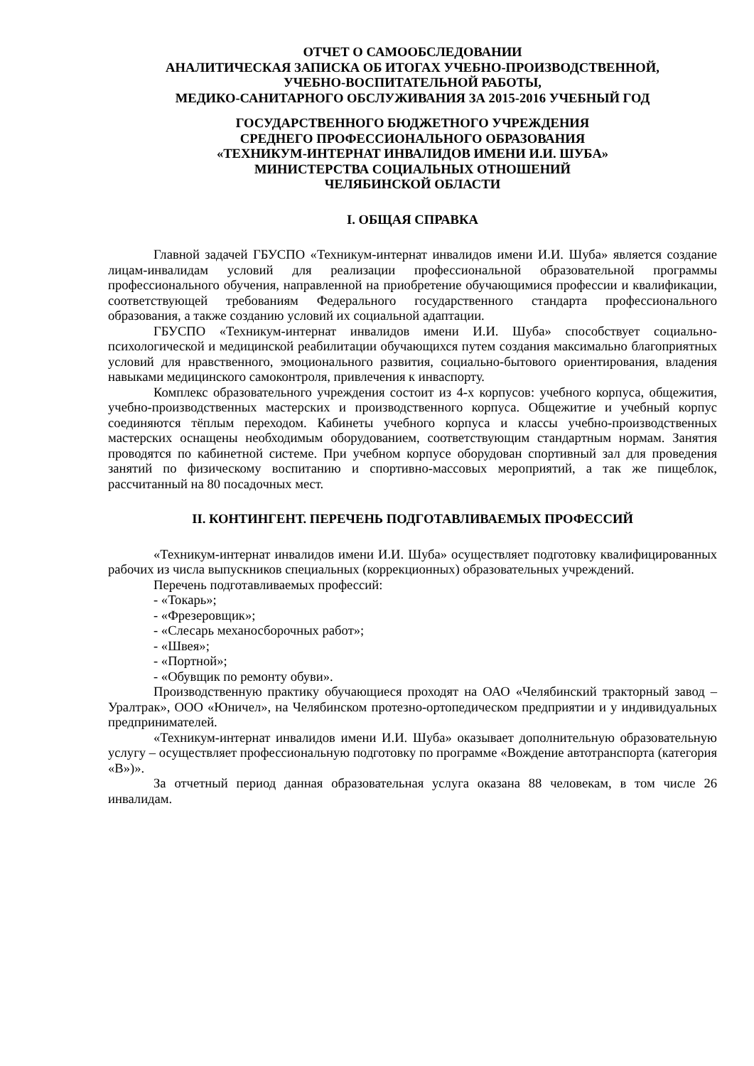ОТЧЕТ О САМООБСЛЕДОВАНИИ
АНАЛИТИЧЕСКАЯ ЗАПИСКА ОБ ИТОГАХ УЧЕБНО-ПРОИЗВОДСТВЕННОЙ,
УЧЕБНО-ВОСПИТАТЕЛЬНОЙ РАБОТЫ,
МЕДИКО-САНИТАРНОГО ОБСЛУЖИВАНИЯ ЗА 2015-2016 УЧЕБНЫЙ ГОД
ГОСУДАРСТВЕННОГО БЮДЖЕТНОГО УЧРЕЖДЕНИЯ
СРЕДНЕГО ПРОФЕССИОНАЛЬНОГО ОБРАЗОВАНИЯ
«ТЕХНИКУМ-ИНТЕРНАТ ИНВАЛИДОВ ИМЕНИ И.И. ШУБА»
МИНИСТЕРСТВА СОЦИАЛЬНЫХ ОТНОШЕНИЙ
ЧЕЛЯБИНСКОЙ ОБЛАСТИ
I. ОБЩАЯ СПРАВКА
Главной задачей ГБУСПО «Техникум-интернат инвалидов имени И.И. Шуба» является создание лицам-инвалидам условий для реализации профессиональной образовательной программы профессионального обучения, направленной на приобретение обучающимися профессии и квалификации, соответствующей требованиям Федерального государственного стандарта профессионального образования, а также созданию условий их социальной адаптации.
ГБУСПО «Техникум-интернат инвалидов имени И.И. Шуба» способствует социально-психологической и медицинской реабилитации обучающихся путем создания максимально благоприятных условий для нравственного, эмоционального развития, социально-бытового ориентирования, владения навыками медицинского самоконтроля, привлечения к инваспорту.
Комплекс образовательного учреждения состоит из 4-х корпусов: учебного корпуса, общежития, учебно-производственных мастерских и производственного корпуса. Общежитие и учебный корпус соединяются тёплым переходом. Кабинеты учебного корпуса и классы учебно-производственных мастерских оснащены необходимым оборудованием, соответствующим стандартным нормам. Занятия проводятся по кабинетной системе. При учебном корпусе оборудован спортивный зал для проведения занятий по физическому воспитанию и спортивно-массовых мероприятий, а так же пищеблок, рассчитанный на 80 посадочных мест.
II. КОНТИНГЕНТ. ПЕРЕЧЕНЬ ПОДГОТАВЛИВАЕМЫХ ПРОФЕССИЙ
«Техникум-интернат инвалидов имени И.И. Шуба» осуществляет подготовку квалифицированных рабочих из числа выпускников специальных (коррекционных) образовательных учреждений.
Перечень подготавливаемых профессий:
- «Токарь»;
- «Фрезеровщик»;
- «Слесарь механосборочных работ»;
- «Швея»;
- «Портной»;
- «Обувщик по ремонту обуви».
Производственную практику обучающиеся проходят на ОАО «Челябинский тракторный завод – Уралтрак», ООО «Юничел», на Челябинском протезно-ортопедическом предприятии и у индивидуальных предпринимателей.
«Техникум-интернат инвалидов имени И.И. Шуба» оказывает дополнительную образовательную услугу – осуществляет профессиональную подготовку по программе «Вождение автотранспорта (категория «В»)».
За отчетный период данная образовательная услуга оказана 88 человекам, в том числе 26 инвалидам.